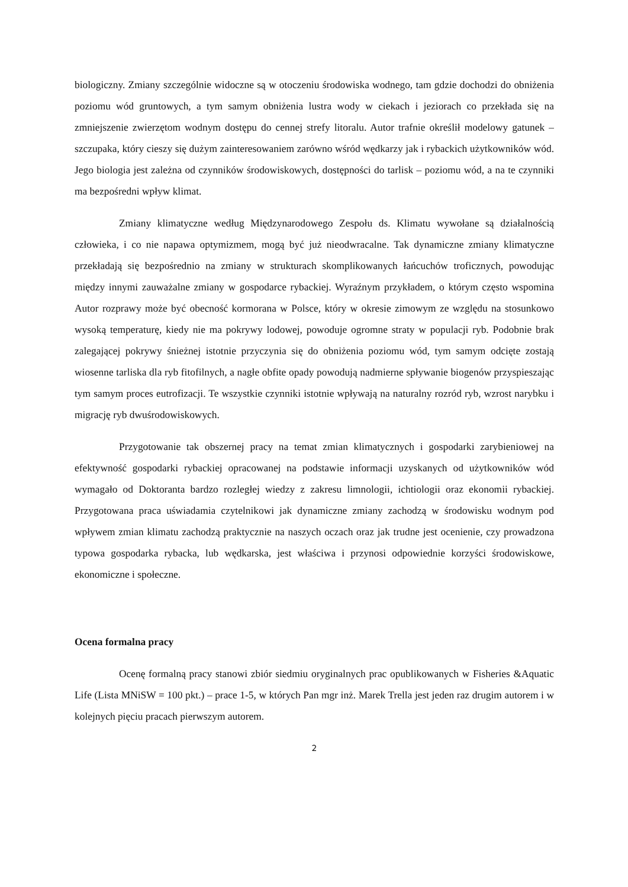biologiczny. Zmiany szczególnie widoczne są w otoczeniu środowiska wodnego, tam gdzie dochodzi do obniżenia poziomu wód gruntowych, a tym samym obniżenia lustra wody w ciekach i jeziorach co przekłada się na zmniejszenie zwierzętom wodnym dostępu do cennej strefy litoralu. Autor trafnie określił modelowy gatunek – szczupaka, który cieszy się dużym zainteresowaniem zarówno wśród wędkarzy jak i rybackich użytkowników wód. Jego biologia jest zależna od czynników środowiskowych, dostępności do tarlisk – poziomu wód, a na te czynniki ma bezpośredni wpływ klimat.
Zmiany klimatyczne według Międzynarodowego Zespołu ds. Klimatu wywołane są działalnością człowieka, i co nie napawa optymizmem, mogą być już nieodwracalne. Tak dynamiczne zmiany klimatyczne przekładają się bezpośrednio na zmiany w strukturach skomplikowanych łańcuchów troficznych, powodując między innymi zauważalne zmiany w gospodarce rybackiej. Wyraźnym przykładem, o którym często wspomina Autor rozprawy może być obecność kormorana w Polsce, który w okresie zimowym ze względu na stosunkowo wysoką temperaturę, kiedy nie ma pokrywy lodowej, powoduje ogromne straty w populacji ryb. Podobnie brak zalegającej pokrywy śnieżnej istotnie przyczynia się do obniżenia poziomu wód, tym samym odcięte zostają wiosenne tarliska dla ryb fitofilnych, a nagłe obfite opady powodują nadmierne spływanie biogenów przyspieszając tym samym proces eutrofizacji. Te wszystkie czynniki istotnie wpływają na naturalny rozród ryb, wzrost narybku i migrację ryb dwuśrodowiskowych.
Przygotowanie tak obszernej pracy na temat zmian klimatycznych i gospodarki zarybieniowej na efektywność gospodarki rybackiej opracowanej na podstawie informacji uzyskanych od użytkowników wód wymagało od Doktoranta bardzo rozległej wiedzy z zakresu limnologii, ichtiologii oraz ekonomii rybackiej. Przygotowana praca uświadamia czytelnikowi jak dynamiczne zmiany zachodzą w środowisku wodnym pod wpływem zmian klimatu zachodzą praktycznie na naszych oczach oraz jak trudne jest ocenienie, czy prowadzona typowa gospodarka rybacka, lub wędkarska, jest właściwa i przynosi odpowiednie korzyści środowiskowe, ekonomiczne i społeczne.
Ocena formalna pracy
Ocenę formalną pracy stanowi zbiór siedmiu oryginalnych prac opublikowanych w Fisheries &Aquatic Life (Lista MNiSW = 100 pkt.) – prace 1-5, w których Pan mgr inż. Marek Trella jest jeden raz drugim autorem i w kolejnych pięciu pracach pierwszym autorem.
2